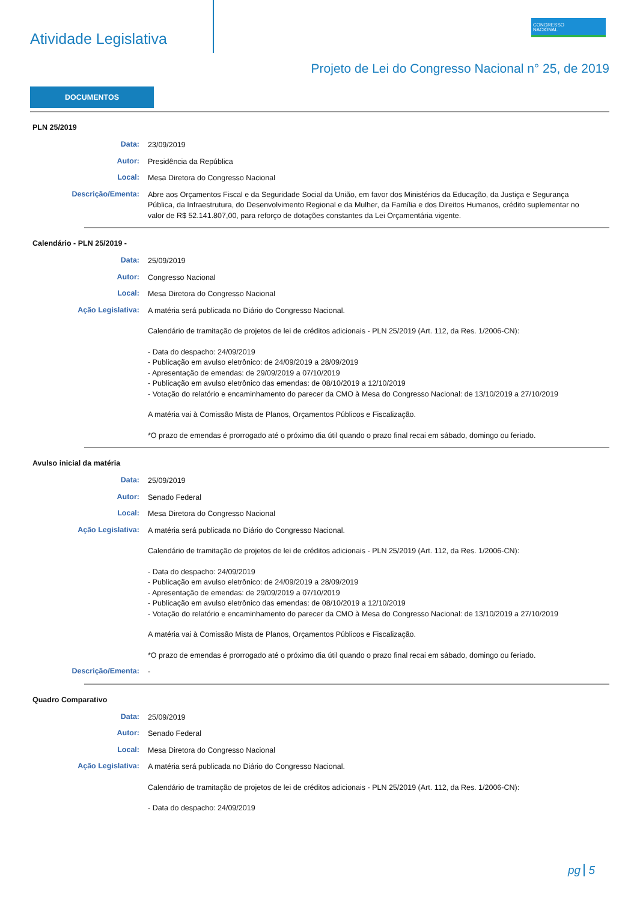Atividade Legislativa
CONGRESSO
NACIONAL
Projeto de Lei do Congresso Nacional n° 25, de 2019
DOCUMENTOS
PLN 25/2019
Data:
23/09/2019
Autor:
Presidência da República
Local:
Mesa Diretora do Congresso Nacional
Descrição/Ementa:
Abre aos Orçamentos Fiscal e da Seguridade Social da União, em favor dos Ministérios da Educação, da Justiça e Segurança Pública, da Infraestrutura, do Desenvolvimento Regional e da Mulher, da Família e dos Direitos Humanos, crédito suplementar no valor de R$ 52.141.807,00, para reforço de dotações constantes da Lei Orçamentária vigente.
Calendário - PLN 25/2019 -
Data:
25/09/2019
Autor:
Congresso Nacional
Local:
Mesa Diretora do Congresso Nacional
Ação Legislativa:
A matéria será publicada no Diário do Congresso Nacional.
Calendário de tramitação de projetos de lei de créditos adicionais - PLN 25/2019 (Art. 112, da Res. 1/2006-CN):
- Data do despacho: 24/09/2019
- Publicação em avulso eletrônico: de 24/09/2019 a 28/09/2019
- Apresentação de emendas: de 29/09/2019 a 07/10/2019
- Publicação em avulso eletrônico das emendas: de 08/10/2019 a 12/10/2019
- Votação do relatório e encaminhamento do parecer da CMO à Mesa do Congresso Nacional: de 13/10/2019 a 27/10/2019
A matéria vai à Comissão Mista de Planos, Orçamentos Públicos e Fiscalização.
*O prazo de emendas é prorrogado até o próximo dia útil quando o prazo final recai em sábado, domingo ou feriado.
Avulso inicial da matéria
Data:
25/09/2019
Autor:
Senado Federal
Local:
Mesa Diretora do Congresso Nacional
Ação Legislativa:
A matéria será publicada no Diário do Congresso Nacional.
Calendário de tramitação de projetos de lei de créditos adicionais - PLN 25/2019 (Art. 112, da Res. 1/2006-CN):
- Data do despacho: 24/09/2019
- Publicação em avulso eletrônico: de 24/09/2019 a 28/09/2019
- Apresentação de emendas: de 29/09/2019 a 07/10/2019
- Publicação em avulso eletrônico das emendas: de 08/10/2019 a 12/10/2019
- Votação do relatório e encaminhamento do parecer da CMO à Mesa do Congresso Nacional: de 13/10/2019 a 27/10/2019
A matéria vai à Comissão Mista de Planos, Orçamentos Públicos e Fiscalização.
*O prazo de emendas é prorrogado até o próximo dia útil quando o prazo final recai em sábado, domingo ou feriado.
Descrição/Ementa:
-
Quadro Comparativo
Data:
25/09/2019
Autor:
Senado Federal
Local:
Mesa Diretora do Congresso Nacional
Ação Legislativa:
A matéria será publicada no Diário do Congresso Nacional.
Calendário de tramitação de projetos de lei de créditos adicionais - PLN 25/2019 (Art. 112, da Res. 1/2006-CN):
- Data do despacho: 24/09/2019
pg 5